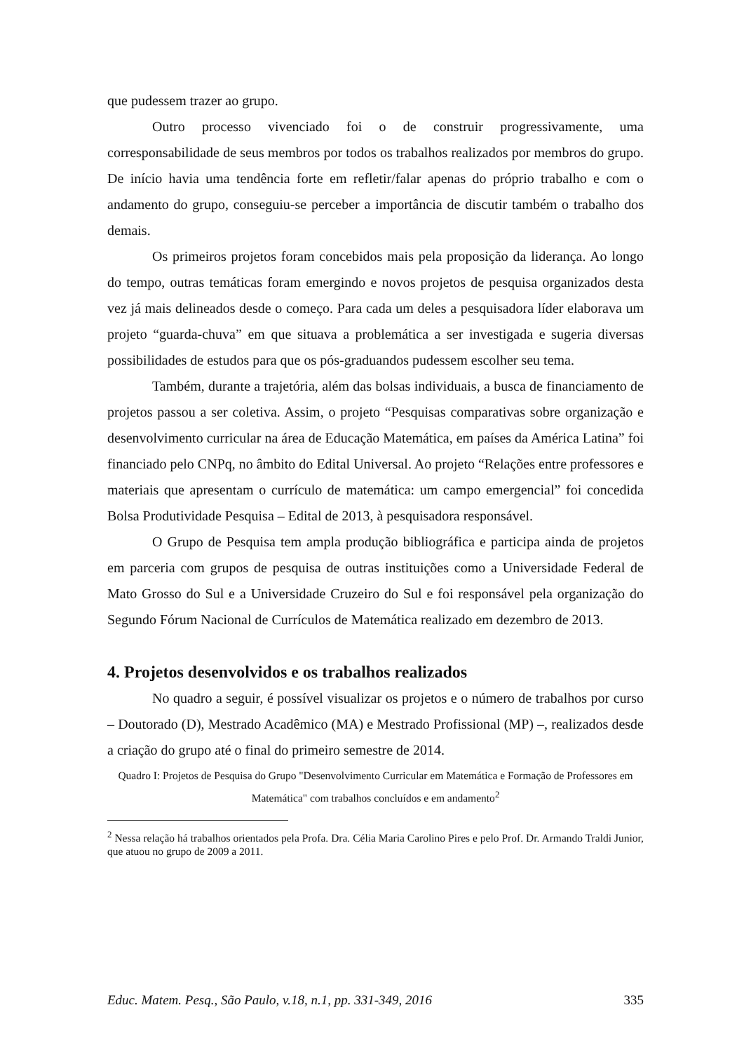que pudessem trazer ao grupo.
Outro processo vivenciado foi o de construir progressivamente, uma corresponsabilidade de seus membros por todos os trabalhos realizados por membros do grupo. De início havia uma tendência forte em refletir/falar apenas do próprio trabalho e com o andamento do grupo, conseguiu-se perceber a importância de discutir também o trabalho dos demais.
Os primeiros projetos foram concebidos mais pela proposição da liderança. Ao longo do tempo, outras temáticas foram emergindo e novos projetos de pesquisa organizados desta vez já mais delineados desde o começo. Para cada um deles a pesquisadora líder elaborava um projeto “guarda-chuva” em que situava a problemática a ser investigada e sugeria diversas possibilidades de estudos para que os pós-graduandos pudessem escolher seu tema.
Também, durante a trajetória, além das bolsas individuais, a busca de financiamento de projetos passou a ser coletiva. Assim, o projeto “Pesquisas comparativas sobre organização e desenvolvimento curricular na área de Educação Matemática, em países da América Latina” foi financiado pelo CNPq, no âmbito do Edital Universal. Ao projeto “Relações entre professores e materiais que apresentam o currículo de matemática: um campo emergencial” foi concedida Bolsa Produtividade Pesquisa – Edital de 2013, à pesquisadora responsável.
O Grupo de Pesquisa tem ampla produção bibliográfica e participa ainda de projetos em parceria com grupos de pesquisa de outras instituições como a Universidade Federal de Mato Grosso do Sul e a Universidade Cruzeiro do Sul e foi responsável pela organização do Segundo Fórum Nacional de Currículos de Matemática realizado em dezembro de 2013.
4. Projetos desenvolvidos e os trabalhos realizados
No quadro a seguir, é possível visualizar os projetos e o número de trabalhos por curso – Doutorado (D), Mestrado Acadêmico (MA) e Mestrado Profissional (MP) –, realizados desde a criação do grupo até o final do primeiro semestre de 2014.
Quadro I: Projetos de Pesquisa do Grupo "Desenvolvimento Curricular em Matemática e Formação de Professores em Matemática" com trabalhos concluídos e em andamento<sup>2</sup>
<sup>2</sup> Nessa relação há trabalhos orientados pela Profa. Dra. Célia Maria Carolino Pires e pelo Prof. Dr. Armando Traldi Junior, que atuou no grupo de 2009 a 2011.
Educ. Matem. Pesq., São Paulo, v.18, n.1, pp. 331-349, 2016 335